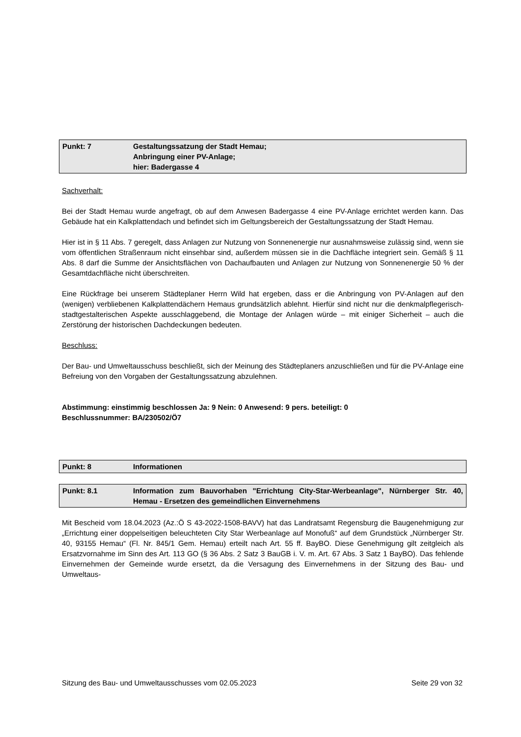Punkt: 7 Gestaltungssatzung der Stadt Hemau;
Anbringung einer PV-Anlage;
hier: Badergasse 4
Sachverhalt:
Bei der Stadt Hemau wurde angefragt, ob auf dem Anwesen Badergasse 4 eine PV-Anlage errichtet werden kann. Das Gebäude hat ein Kalkplattendach und befindet sich im Geltungsbereich der Gestaltungssatzung der Stadt Hemau.
Hier ist in § 11 Abs. 7 geregelt, dass Anlagen zur Nutzung von Sonnenenergie nur ausnahmsweise zulässig sind, wenn sie vom öffentlichen Straßenraum nicht einsehbar sind, außerdem müssen sie in die Dachfläche integriert sein. Gemäß § 11 Abs. 8 darf die Summe der Ansichtsflächen von Dachaufbauten und Anlagen zur Nutzung von Sonnenenergie 50 % der Gesamtdachfläche nicht überschreiten.
Eine Rückfrage bei unserem Städteplaner Herrn Wild hat ergeben, dass er die Anbringung von PV-Anlagen auf den (wenigen) verbliebenen Kalkplattendächern Hemaus grundsätzlich ablehnt. Hierfür sind nicht nur die denkmalpflegerisch-stadtgestalterischen Aspekte ausschlaggebend, die Montage der Anlagen würde – mit einiger Sicherheit – auch die Zerstörung der historischen Dachdeckungen bedeuten.
Beschluss:
Der Bau- und Umweltausschuss beschließt, sich der Meinung des Städteplaners anzuschließen und für die PV-Anlage eine Befreiung von den Vorgaben der Gestaltungssatzung abzulehnen.
Abstimmung: einstimmig beschlossen Ja: 9 Nein: 0 Anwesend: 9 pers. beteiligt: 0
Beschlussnummer: BA/230502/Ö7
Punkt: 8 Informationen
Punkt: 8.1 Information zum Bauvorhaben "Errichtung City-Star-Werbeanlage", Nürnberger Str. 40, Hemau - Ersetzen des gemeindlichen Einvernehmens
Mit Bescheid vom 18.04.2023 (Az.:Ö S 43-2022-1508-BAVV) hat das Landratsamt Regensburg die Baugenehmigung zur „Errichtung einer doppelseitigen beleuchteten City Star Werbeanlage auf Monofuß“ auf dem Grundstück „Nürnberger Str. 40, 93155 Hemau“ (Fl. Nr. 845/1 Gem. Hemau) erteilt nach Art. 55 ff. BayBO. Diese Genehmigung gilt zeitgleich als Ersatzvornahme im Sinn des Art. 113 GO (§ 36 Abs. 2 Satz 3 BauGB i. V. m. Art. 67 Abs. 3 Satz 1 BayBO). Das fehlende Einvernehmen der Gemeinde wurde ersetzt, da die Versagung des Einvernehmens in der Sitzung des Bau- und Umweltaus-
Sitzung des Bau- und Umweltausschusses vom 02.05.2023 Seite 29 von 32